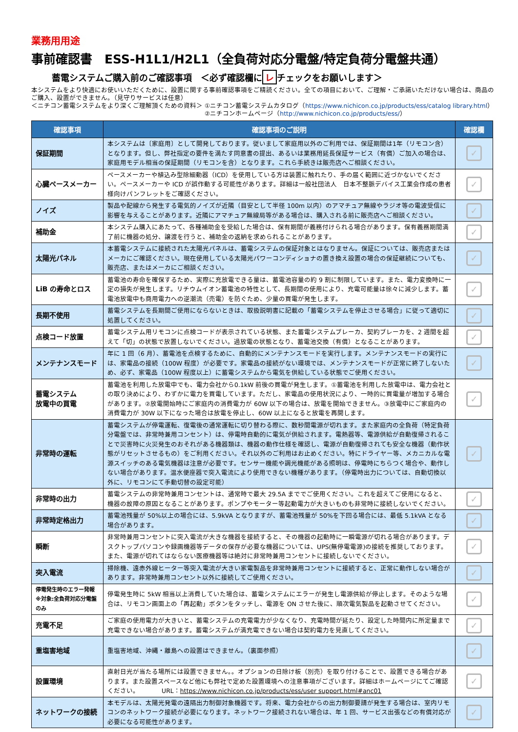業務用用途
事前確認書　ESS-H1L1/H2L1（全負荷対応分電盤/特定負荷分電盤共通）
蓄電システムご購入前のご確認事項　＜必ず確認欄に レ チェックをお願いします＞
本システムをより快適にお使いいただくために、設置に関する事前確認事項をご精読ください。全ての項目において、ご理解・ご承諾いただけない場合は、商品のご購入、設置ができません。（見守りサービスは任意）
＜ニチコン蓄電システムをより深くご理解頂くための資料＞ ①ニチコン蓄電システムカタログ（https://www.nichicon.co.jp/products/ess/catalog library.html）
②ニチコンホームページ（http://www.nichicon.co.jp/products/ess/）
| 確認事項 | 確認事項のご説明 | 確認欄 |
| --- | --- | --- |
| 保証期間 | 本システムは〔家庭用〕として開発しております。従いまして家庭用以外のご利用では、保証期間は1年（リモコン含）となります。但し、弊社指定の要件を満たす同意書の提出、あるいは業務用延長保証サービス（有償）ご加入の場合は、家庭用モデル相当の保証期間（リモコンを含）となります。これら手続きは販売店へご相談ください。 | ✓ |
| 心臓ペースメーカー | ペースメーカーや植込み型除細動器（ICD）を使用している方は装置に触れたり、手の届く範囲に近づかないでください。ペースメーカーや ICD が誤作動する可能性があります。詳細は一般社団法人 日本不整脈デバイス工業会作成の患者様向けパンフレットをご確認ください。 | ✓ |
| ノイズ | 製品や配線から発生する電気的ノイズが近隣（目安として半径 100m 以内）のアマチュア無線やラジオ等の電波受信に影響を与えることがあります。近隣にアマチュア無線局等がある場合は、購入される前に販売店へご相談ください。 | ✓ |
| 補助金 | 本システム購入にあたって、各種補助金を受給した場合は、保有期間が義務付けられる場合があります。保有義務期間満了前に機器の処分、譲渡を行うと、補助金の返納を求められることがあります。 | ✓ |
| 太陽光パネル | 本蓄電システムに接続された太陽光パネルは、蓄電システムの保証対象とはなりません。保証については、販売店またはメーカにご確認ください。現在使用している太陽光パワーコンディショナの置き換え設置の場合の保証継続についても、販売店、またはメーカにご相談ください。 | ✓ |
| LiB の寿命とロス | 蓄電池の寿命を確保するため、実際に充放電できる量は、蓄電池容量の約 9 割に制限しています。また、電力変換時に一定の損失が発生します。リチウムイオン蓄電池の特性として、長期間の使用により、充電可能量は徐々に減少します。蓄電池放電中も商用電力への逆潮流（売電）を防ぐため、少量の買電が発生します。 | ✓ |
| 長期不使用 | 蓄電システムを長期間ご使用にならないときは、取扱説明書に記載の「蓄電システムを停止させる場合」に従って適切に処置してください。 | ✓ |
| 点検コード放置 | 蓄電システム用リモコンに点検コードが表示されている状態、また蓄電システムブレーカ、契約ブレーカを、2 週間を超えて「切」の状態で放置しないでください。過放電の状態となり、蓄電池交換（有償）となることがあります。 | ✓ |
| メンテナンスモード | 年に 1 回（6 月）、蓄電池を点検するために、自動的にメンテナンスモードを実行します。メンテナンスモードの実行には、家電品の接続（100W 程度）が必要です。家電品の接続がない環境では、メンテナンスモードが正常に終了しないため、必ず、家電品（100W 程度以上）に蓄電システムから電気を供給している状態でご使用ください。 | ✓ |
| 蓄電システム 放電中の買電 | 蓄電池を利用した放電中でも、電力会社から0.1kW 前後の買電が発生します。①蓄電池を利用した放電中は、電力会社との取り決めにより、わずかに電力を買電しています。ただし、家電品の使用状況により、一時的に買電量が増加する場合があります。②放電開始時にご家庭内の消費電力が 60W 以下の場合は、放電を開始できません。③放電中にご家庭内の消費電力が 30W 以下になった場合は放電を停止し、60W 以上になると放電を再開します。 | ✓ |
| 非常時の運転 | 蓄電システムが停電運転、復電後の通常運転に切り替わる際に、数秒間電源が切れます。また家庭内の全負荷（特定負荷分電盤では、非常時兼用コンセント）は、停電時自動的に電気が供給されます。電熱器等、電源供給が自動復帰されることで災害時に火災発生のおそれがある機器類は、機器の動作仕様を確認し、電源が自動復帰されても安全な機器（動作状態がリセットさせるもの）をご利用ください。それ以外のご利用はお止めください。特にドライヤー等、メカニカルな電源スイッチのある電気機器は注意が必要です。センサー機能や調光機能がある照明は、停電時にちらつく場合や、動作しない場合があります。温水便座器で突入電流により使用できない機種があります。（停電時出力については、自動切換以外に、リモコンにて手動切替の設定可能） | ✓ |
| 非常時の出力 | 蓄電システムの非常時兼用コンセントは、通常時で最大 29.5A まででご使用ください。これを超えてご使用になると、機器の故障の原因となることがあります。ポンプやモーター等起動電力が大きいものも非常時に接続しないでください。 | ✓ |
| 非常時定格出力 | 蓄電池残量が 50%以上の場合には、5.9kVA となりますが、蓄電池残量が 50%を下回る場合には、最低 5.1kVA となる場合があります。 | ✓ |
| 瞬断 | 非常時兼用コンセントに突入電流が大きな機器を接続すると、その機器の起動時に一瞬電源が切れる場合があります。デスクトップパソコンや録画機器等データの保存が必要な機器については、UPS(無停電電源)の接続を推奨しております。また、電源が切れてはならない医療機器等は絶対に非常時兼用コンセントに接続しないでください。 | ✓ |
| 突入電流 | 掃除機、遠赤外線ヒーター等突入電流が大きい家電製品を非常時兼用コンセントに接続すると、正常に動作しない場合があります。非常時兼用コンセント以外に接続してご使用ください。 | ✓ |
| 停電発生時のエラー発報 ※対象:全負荷対応分電盤のみ | 停電発生時に 5kW 相当以上消費していた場合は、蓄電システムにエラーが発生し電源供給が停止します。そのような場合は、リモコン画面上の「再起動」ボタンをタッチし、電源を ON させた後に、順次電気製品を起動させてください。 | ✓ |
| 充電不足 | ご家庭の使用電力が大きいと、蓄電システムの充電電力が少なくなり、充電時間が延たり、設定した時間内に所定量まで充電できない場合があります。蓄電システムが満充電できない場合は契約電力を見直してください。 | ✓ |
| 重塩害地域 | 重塩害地域、沖縄・離島への設置はできません。（裏面参照） | ✓ |
| 設置環境 | 直射日光が当たる場所には設置できません。。オプションの日除け板（別売）を取り付けることで、設置できる場合があります。また設置スペースなど他にも弊社で定めた設置環境への注意事項がございます。詳細はホームページにてご確認ください。 URL： https://www.nichicon.co.jp/products/ess/user support.html#anc01 | ✓ |
| ネットワークの接続 | 本モデルは、太陽光発電の遠隔出力制御対象機器です。将来、電力会社からの出力制御要請が発生する場合は、室内リモコンのネットワーク接続が必要になります。ネットワーク接続されない場合は、年 1 回、サービス出張などの有償対応が必要になる可能性があります。 | ✓ |